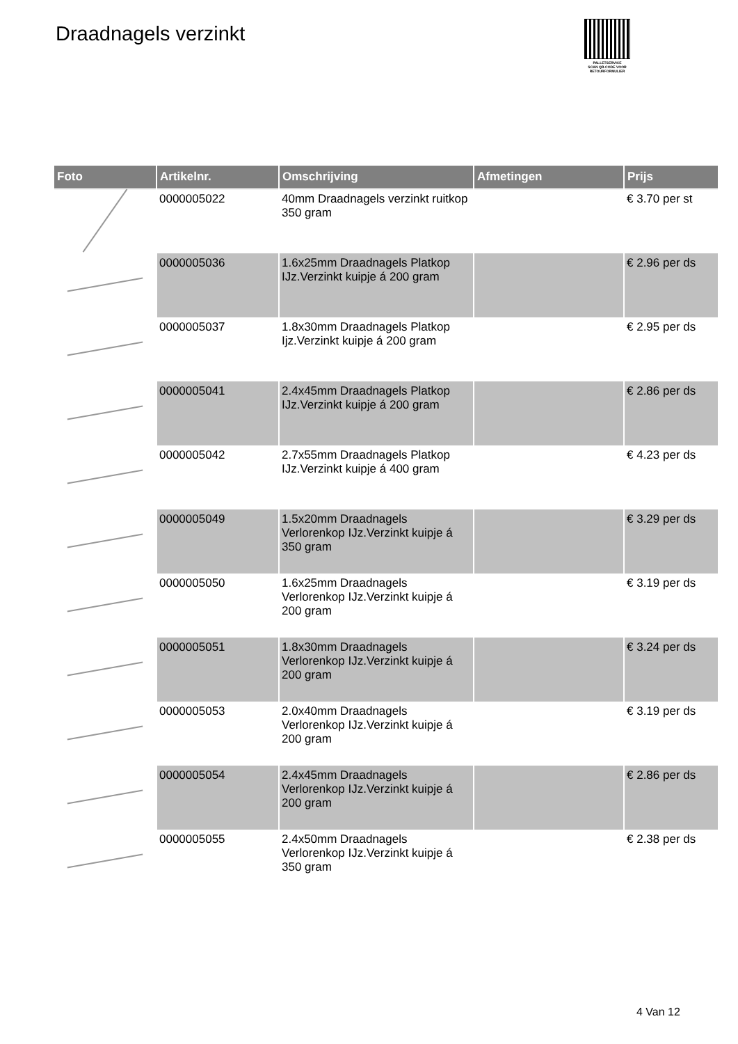Draadnagels verzinkt
PALLETSERVICE
SCAN QR-CODE VOOR RETOURFORMULIER
| Foto | Artikelnr. | Omschrijving | Afmetingen | Prijs |
| --- | --- | --- | --- | --- |
| | 0000005022 | 40mm Draadnagels verzinkt ruitkop 350 gram | | € 3.70 per st |
| | 0000005036 | 1.6x25mm Draadnagels Platkop IJz.Verzinkt kuipje á 200 gram | | € 2.96 per ds |
| | 0000005037 | 1.8x30mm Draadnagels Platkop Ijz.Verzinkt kuipje á 200 gram | | € 2.95 per ds |
| | 0000005041 | 2.4x45mm Draadnagels Platkop IJz.Verzinkt kuipje á 200 gram | | € 2.86 per ds |
| | 0000005042 | 2.7x55mm Draadnagels Platkop IJz.Verzinkt kuipje á 400 gram | | € 4.23 per ds |
| | 0000005049 | 1.5x20mm Draadnagels Verlorenkop IJz.Verzinkt kuipje á 350 gram | | € 3.29 per ds |
| | 0000005050 | 1.6x25mm Draadnagels Verlorenkop IJz.Verzinkt kuipje á 200 gram | | € 3.19 per ds |
| | 0000005051 | 1.8x30mm Draadnagels Verlorenkop IJz.Verzinkt kuipje á 200 gram | | € 3.24 per ds |
| | 0000005053 | 2.0x40mm Draadnagels Verlorenkop IJz.Verzinkt kuipje á 200 gram | | € 3.19 per ds |
| | 0000005054 | 2.4x45mm Draadnagels Verlorenkop IJz.Verzinkt kuipje á 200 gram | | € 2.86 per ds |
| | 0000005055 | 2.4x50mm Draadnagels Verlorenkop IJz.Verzinkt kuipje á 350 gram | | € 2.38 per ds |
4 Van 12